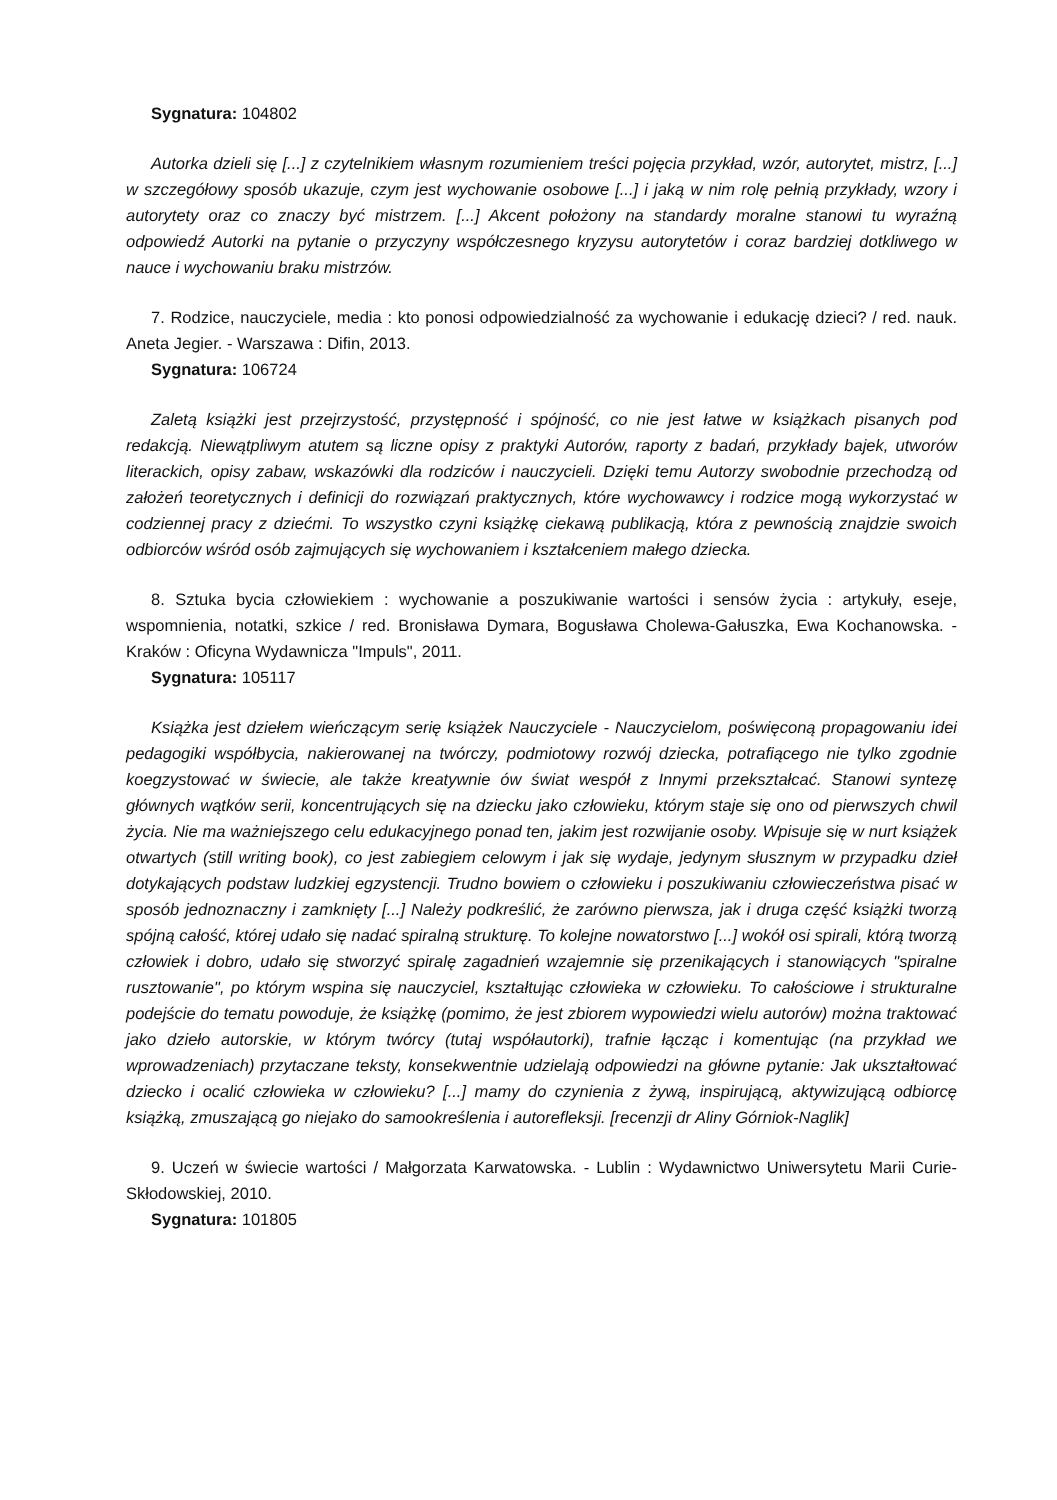Sygnatura: 104802
Autorka dzieli się [...] z czytelnikiem własnym rozumieniem treści pojęcia przykład, wzór, autorytet, mistrz, [...] w szczegółowy sposób ukazuje, czym jest wychowanie osobowe [...] i jaką w nim rolę pełnią przykłady, wzory i autorytety oraz co znaczy być mistrzem. [...] Akcent położony na standardy moralne stanowi tu wyraźną odpowiedź Autorki na pytanie o przyczyny współczesnego kryzysu autorytetów i coraz bardziej dotkliwego w nauce i wychowaniu braku mistrzów.
7. Rodzice, nauczyciele, media : kto ponosi odpowiedzialność za wychowanie i edukację dzieci? / red. nauk. Aneta Jegier. - Warszawa : Difin, 2013.
Sygnatura: 106724
Zaletą książki jest przejrzystość, przystępność i spójność, co nie jest łatwe w książkach pisanych pod redakcją. Niewątpliwym atutem są liczne opisy z praktyki Autorów, raporty z badań, przykłady bajek, utworów literackich, opisy zabaw, wskazówki dla rodziców i nauczycieli. Dzięki temu Autorzy swobodnie przechodzą od założeń teoretycznych i definicji do rozwiązań praktycznych, które wychowawcy i rodzice mogą wykorzystać w codziennej pracy z dziećmi. To wszystko czyni książkę ciekawą publikacją, która z pewnością znajdzie swoich odbiorców wśród osób zajmujących się wychowaniem i kształceniem małego dziecka.
8. Sztuka bycia człowiekiem : wychowanie a poszukiwanie wartości i sensów życia : artykuły, eseje, wspomnienia, notatki, szkice / red. Bronisława Dymara, Bogusława Cholewa-Gałuszka, Ewa Kochanowska. - Kraków : Oficyna Wydawnicza "Impuls", 2011.
Sygnatura: 105117
Książka jest dziełem wieńczącym serię książek Nauczyciele - Nauczycielom, poświęconą propagowaniu idei pedagogiki współbycia, nakierowanej na twórczy, podmiotowy rozwój dziecka, potrafiącego nie tylko zgodnie koegzystować w świecie, ale także kreatywnie ów świat wespół z Innymi przekształcać. Stanowi syntezę głównych wątków serii, koncentrujących się na dziecku jako człowieku, którym staje się ono od pierwszych chwil życia. Nie ma ważniejszego celu edukacyjnego ponad ten, jakim jest rozwijanie osoby. Wpisuje się w nurt książek otwartych (still writing book), co jest zabiegiem celowym i jak się wydaje, jedynym słusznym w przypadku dzieł dotykających podstaw ludzkiej egzystencji. Trudno bowiem o człowieku i poszukiwaniu człowieczeństwa pisać w sposób jednoznaczny i zamknięty [...] Należy podkreślić, że zarówno pierwsza, jak i druga część książki tworzą spójną całość, której udało się nadać spiralną strukturę. To kolejne nowatorstwo [...] wokół osi spirali, którą tworzą człowiek i dobro, udało się stworzyć spiralę zagadnień wzajemnie się przenikających i stanowiących "spiralne rusztowanie", po którym wspina się nauczyciel, kształtując człowieka w człowieku. To całościowe i strukturalne podejście do tematu powoduje, że książkę (pomimo, że jest zbiorem wypowiedzi wielu autorów) można traktować jako dzieło autorskie, w którym twórcy (tutaj współautorki), trafnie łącząc i komentując (na przykład we wprowadzeniach) przytaczane teksty, konsekwentnie udzielają odpowiedzi na główne pytanie: Jak ukształtować dziecko i ocalić człowieka w człowieku? [...] mamy do czynienia z żywą, inspirującą, aktywizującą odbiorcę książką, zmuszającą go niejako do samookreślenia i autorefleksji. [recenzji dr Aliny Górniok-Naglik]
9. Uczeń w świecie wartości / Małgorzata Karwatowska. - Lublin : Wydawnictwo Uniwersytetu Marii Curie-Skłodowskiej, 2010.
Sygnatura: 101805